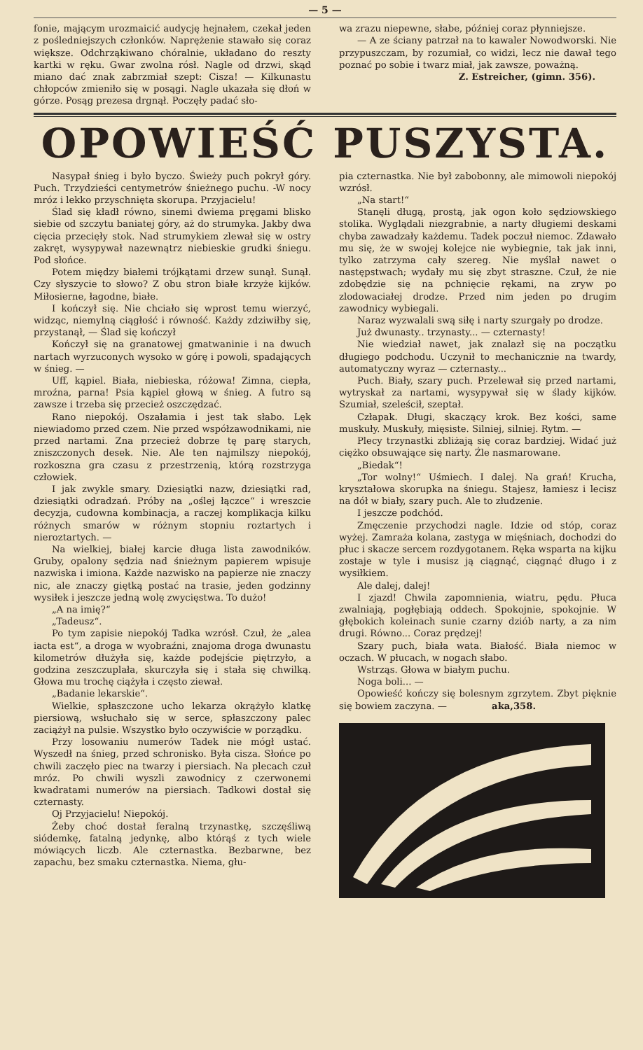— 5 —
fonie, mającym urozmaicić audycję hejnałem, czekał jeden z pośledniejszych członków. Naprężenie stawało się coraz większe. Odchrząkiwano chóralnie, układano do reszty kartki w ręku. Gwar zwolna rósł. Nagle od drzwi, skąd miano dać znak zabrzmiał szept: Cisza! — Kilkunastu chłopców zmieniło się w posągi. Nagle ukazała się dłoń w górze. Posąg prezesa drgnął. Poczęły padać sło-
wa zrazu niepewne, słabe, później coraz płynniejsze.
— A ze ściany patrzał na to kawaler Nowodworski. Nie przypuszczam, by rozumiał, co widzi, lecz nie dawał tego poznać po sobie i twarz miał, jak zawsze, poważną.
Z. Estreicher, (gimn. 356).
OPOWIEŚĆ PUSZYSTA.
Nasypał śnieg i było byczo. Świeży puch pokrył góry. Puch. Trzydzieści centymetrów śnieżnego puchu. -W nocy mróz i lekko przyschnięta skorupa. Przyjacielu!
Ślad się kładł równo, sinemi dwiema pręgami blisko siebie od szczytu baniatej góry, aż do strumyka. Jakby dwa cięcia przecięły stok. Nad strumykiem zlewał się w ostry zakręt, wysypywał nazewnątrz niebieskie grudki śniegu. Pod słońce.
Potem między białemi trójkątami drzew sunął. Sunął. Czy słyszycie to słowo? Z obu stron białe krzyże kijków. Miłosierne, łagodne, białe.
I kończył się. Nie chciało się wprost temu wierzyć, widząc, niemylną ciągłość i równość. Każdy zdziwiłby się, przystanął, — Ślad się kończył
Kończył się na granatowej gmatwaninie i na dwuch nartach wyrzuconych wysoko w górę i powoli, spadających w śnieg. —
Uff, kąpiel. Biała, niebieska, różowa! Zimna, ciepła, mroźna, parna! Psia kąpiel głową w śnieg. A futro są zawsze i trzeba się przecież oszczędzać.
Rano niepokój. Oszałamia i jest tak słabo. Lęk niewiadomo przed czem. Nie przed współzawodnikami, nie przed nartami. Zna przecież dobrze tę parę starych, zniszczonych desek. Nie. Ale ten najmilszy niepokój, rozkoszna gra czasu z przestrzenią, którą rozstrzyga człowiek.
I jak zwykle smary. Dziesiątki nazw, dziesiątki rad, dziesiątki odradzań. Próby na „oślej łączce“ i wreszcie decyzja, cudowna kombinacja, a raczej komplikacja kilku różnych smarów w różnym stopniu roztartych i nieroztartych. —
Na wielkiej, białej karcie długa lista zawodników. Gruby, opalony sędzia nad śnieżnym papierem wpisuje nazwiska i imiona. Każde nazwisko na papierze nie znaczy nic, ale znaczy giętką postać na trasie, jeden godzinny wysiłek i jeszcze jedną wolę zwycięstwa. To dużo!
„A na imię?“
„Tadeusz“.
Po tym zapisie niepokój Tadka wzrósł. Czuł, że „alea iacta est“, a droga w wyobraźni, znajoma droga dwunastu kilometrów dłużyła się, każde podejście piętrzyło, a godzina zeszczuplała, skurczyła się i stała się chwilką. Głowa mu trochę ciążyła i często ziewał.
„Badanie lekarskie“.
Wielkie, spłaszczone ucho lekarza okrążyło klatkę piersiową, wsłuchało się w serce, spłaszczony palec zaciążył na pulsie. Wszystko było oczywiście w porządku.
Przy losowaniu numerów Tadek nie mógł ustać. Wyszedł na śnieg, przed schronisko. Była cisza. Słońce po chwili zaczęło piec na twarzy i piersiach. Na plecach czuł mróz. Po chwili wyszli zawodnicy z czerwonemi kwadratami numerów na piersiach. Tadkowi dostał się czternasty.
Oj Przyjacielu! Niepokój.
Żeby choć dostał feralną trzynastkę, szczęśliwą siódemkę, fatalną jedynkę, albo którąś z tych wiele mówiących liczb. Ale czternastka. Bezbarwne, bez zapachu, bez smaku czternastka. Niema, głu-
pia czternastka. Nie był zabobonny, ale mimowoli niepokój wzrósł.
„Na start!“
Stanęli długą, prostą, jak ogon koło sędziowskiego stolika. Wyglądali niezgrabnie, a narty długiemi deskami chyba zawadzały każdemu. Tadek poczuł niemoc. Zdawało mu się, że w swojej kolejce nie wybiegnie, tak jak inni, tylko zatrzyma cały szereg. Nie myślał nawet o następstwach; wydały mu się zbyt straszne. Czuł, że nie zdobędzie się na pchnięcie rękami, na zryw po zlodowaciałej drodze. Przed nim jeden po drugim zawodnicy wybiegali.
Naraz wyzwalali swą siłę i narty szurgały po drodze.
Już dwunasty.. trzynasty... — czternasty!
Nie wiedział nawet, jak znalazł się na początku długiego podchodu. Uczynił to mechanicznie na twardy, automatyczny wyraz — czternasty...
Puch. Biały, szary puch. Przelewał się przed nartami, wytryskał za nartami, wysypywał się w ślady kijków. Szumiał, szeleścił, szeptał.
Człapak. Długi, skaczący krok. Bez kości, same muskuły. Muskuły, mięsiste. Silniej, silniej. Rytm. —
Plecy trzynastki zbliżają się coraz bardziej. Widać już ciężko obsuwające się narty. Źle nasmarowane.
„Biedak“!
„Tor wolny!“ Uśmiech. I dalej. Na grań! Krucha, kryształowa skorupka na śniegu. Stajesz, łamiesz i lecisz na dół w biały, szary puch. Ale to złudzenie.
I jeszcze podchód.
Zmęczenie przychodzi nagle. Idzie od stóp, coraz wyżej. Zamraża kolana, zastyga w mięśniach, dochodzi do płuc i skacze sercem rozdygotanem. Ręka wsparta na kijku zostaje w tyle i musisz ją ciągnąć, ciągnąć długo i z wysiłkiem.
Ale dalej, dalej!
I zjazd! Chwila zapomnienia, wiatru, pędu. Płuca zwalniają, pogłębiają oddech. Spokojnie, spokojnie. W głębokich koleinach sunie czarny dziób narty, a za nim drugi. Równo... Coraz prędzej!
Szary puch, biała wata. Białość. Biała niemoc w oczach. W płucach, w nogach słabo.
Wstrząs. Głowa w białym puchu.
Noga boli... —
Opowieść kończy się bolesnym zgrzytem. Zbyt pięknie się bowiem zaczyna. — aka,358.